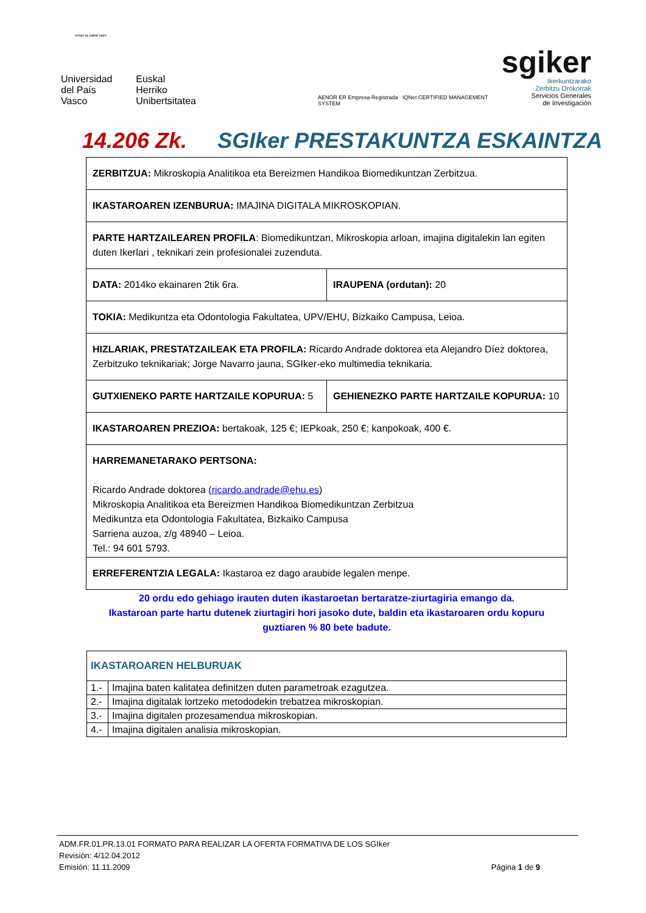eman ta zabal zazu
Universidad
del País Vasco
Euskal Herriko
Unibertsitatea
AENOR ER Empresa Registrada IQNet CERTIFIED MANAGEMENT SYSTEM
sgiker
Ikerkuntzarako
Zerbitzu Orokorrak
Servicios Generales
de Investigación
14.206 Zk. SGIker PRESTAKUNTZA ESKAINTZA
| ZERBITZUA: Mikroskopia Analitikoa eta Bereizmen Handikoa Biomedikuntzan Zerbitzua. | |
| IKASTAROAREN IZENBURUA: IMAJINA DIGITALA MIKROSKOPIAN. | |
| PARTE HARTZAILEAREN PROFILA : Biomedikuntzan, Mikroskopia arloan, imajina digitalekin lan egiten duten Ikerlari , teknikari zein profesionalei zuzenduta. | |
| DATA: 2014ko ekainaren 2tik 6ra. | IRAUPENA (ordutan): 20 |
| TOKIA: Medikuntza eta Odontologia Fakultatea, UPV/EHU, Bizkaiko Campusa, Leioa. | |
| HIZLARIAK, PRESTATZAILEAK ETA PROFILA: Ricardo Andrade doktorea eta Alejandro Díez doktorea, Zerbitzuko teknikariak; Jorge Navarro jauna, SGIker-eko multimedia teknikaria. | |
| GUTXIENEKO PARTE HARTZAILE KOPURUA: 5 | GEHIENEZKO PARTE HARTZAILE KOPURUA: 10 |
| IKASTAROAREN PREZIOA: bertakoak, 125 €; IEPkoak, 250 €; kanpokoak, 400 €. | |
| HARREMANETARAKO PERTSONA: Ricardo Andrade doktorea ( ricardo.andrade@ehu.es ) Mikroskopia Analitikoa eta Bereizmen Handikoa Biomedikuntzan Zerbitzua Medikuntza eta Odontologia Fakultatea, Bizkaiko Campusa Sarriena auzoa, z/g 48940 – Leioa. Tel.: 94 601 5793. | |
| ERREFERENTZIA LEGALA: Ikastaroa ez dago araubide legalen menpe. | |
20 ordu edo gehiago irauten duten ikastaroetan bertaratze-ziurtagiria emango da.
Ikastaroan parte hartu dutenek ziurtagiri hori jasoko dute, baldin eta ikastaroaren ordu kopuru guztiaren % 80 bete badute.
| IKASTAROAREN HELBURUAK | |
| 1.- | Imajina baten kalitatea definitzen duten parametroak ezagutzea. |
| 2.- | Imajina digitalak lortzeko metododekin trebatzea mikroskopian. |
| 3.- | Imajina digitalen prozesamendua mikroskopian. |
| 4.- | Imajina digitalen analisia mikroskopian. |
ADM.FR.01.PR.13.01 FORMATO PARA REALIZAR LA OFERTA FORMATIVA DE LOS SGIker
Revisión: 4/12.04.2012
Emisión: 11.11.2009 Página 1 de 9